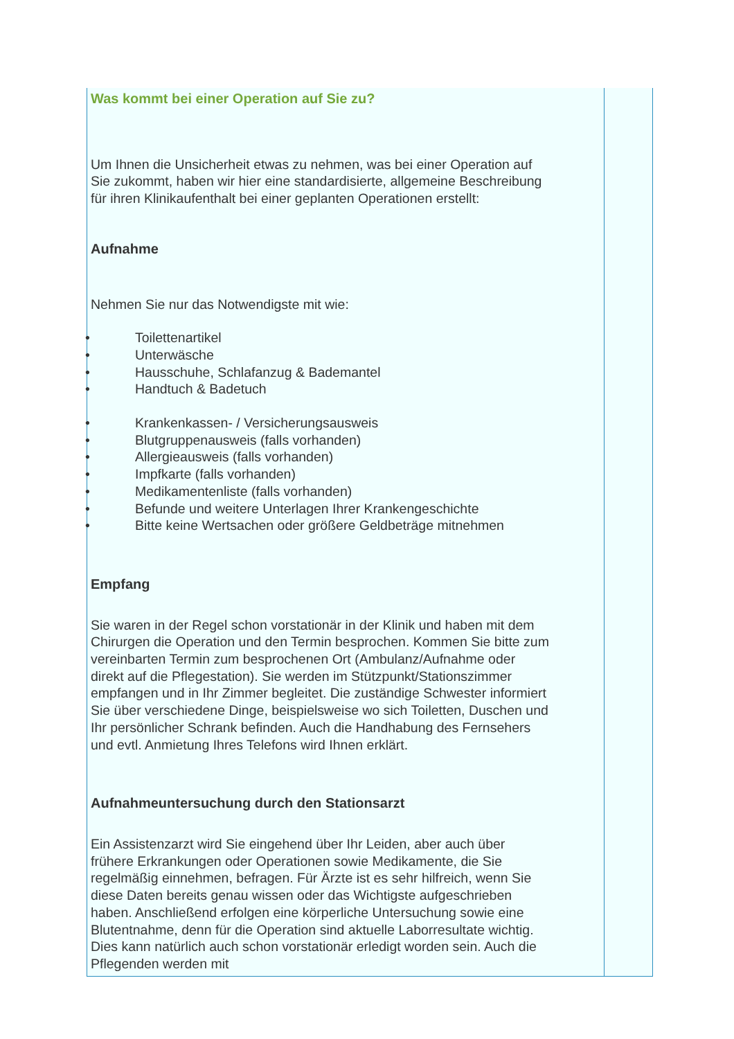Was kommt bei einer Operation auf Sie zu?
Um Ihnen die Unsicherheit etwas zu nehmen, was bei einer Operation auf Sie zukommt, haben wir hier eine standardisierte, allgemeine Beschreibung für ihren Klinikaufenthalt bei einer geplanten Operationen erstellt:
Aufnahme
Nehmen Sie nur das Notwendigste mit wie:
• Toilettenartikel
• Unterwäsche
• Hausschuhe, Schlafanzug & Bademantel
• Handtuch & Badetuch
• Krankenkassen- / Versicherungsausweis
• Blutgruppenausweis (falls vorhanden)
• Allergieausweis (falls vorhanden)
• Impfkarte (falls vorhanden)
• Medikamentenliste (falls vorhanden)
• Befunde und weitere Unterlagen Ihrer Krankengeschichte
• Bitte keine Wertsachen oder größere Geldbeträge mitnehmen
Empfang
Sie waren in der Regel schon vorstationär in der Klinik und haben mit dem Chirurgen die Operation und den Termin besprochen. Kommen Sie bitte zum vereinbarten Termin zum besprochenen Ort (Ambulanz/Aufnahme oder direkt auf die Pflegestation). Sie werden im Stützpunkt/Stationszimmer empfangen und in Ihr Zimmer begleitet. Die zuständige Schwester informiert Sie über verschiedene Dinge, beispielsweise wo sich Toiletten, Duschen und Ihr persönlicher Schrank befinden. Auch die Handhabung des Fernsehers und evtl. Anmietung Ihres Telefons wird Ihnen erklärt.
Aufnahmeuntersuchung durch den Stationsarzt
Ein Assistenzarzt wird Sie eingehend über Ihr Leiden, aber auch über frühere Erkrankungen oder Operationen sowie Medikamente, die Sie regelmäßig einnehmen, befragen. Für Ärzte ist es sehr hilfreich, wenn Sie diese Daten bereits genau wissen oder das Wichtigste aufgeschrieben haben. Anschließend erfolgen eine körperliche Untersuchung sowie eine Blutentnahme, denn für die Operation sind aktuelle Laborresultate wichtig. Dies kann natürlich auch schon vorstationär erledigt worden sein. Auch die Pflegenden werden mit